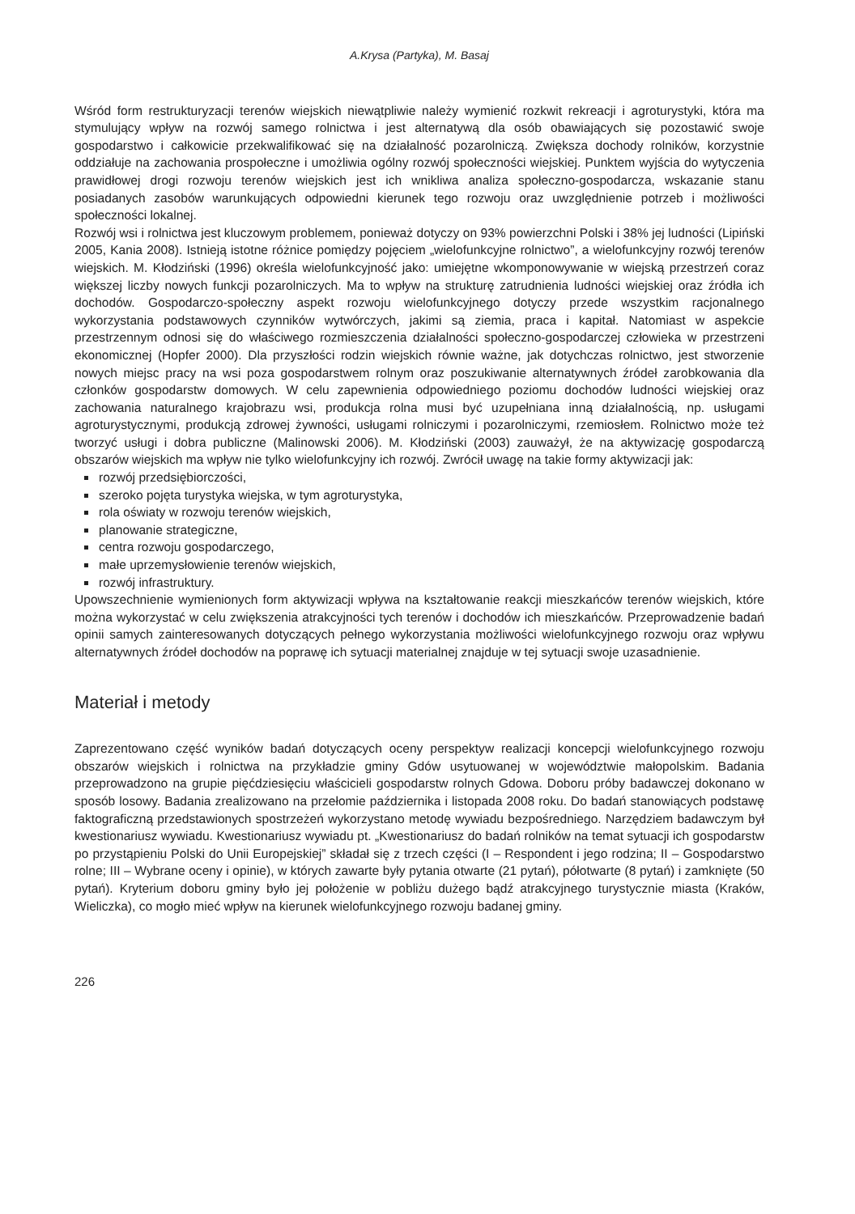A.Krysa (Partyka), M. Basaj
Wśród form restrukturyzacji terenów wiejskich niewątpliwie należy wymienić rozkwit rekreacji i agroturystyki, która ma stymulujący wpływ na rozwój samego rolnictwa i jest alternatywą dla osób obawiających się pozostawić swoje gospodarstwo i całkowicie przekwalifikować się na działalność pozarolniczą. Zwiększa dochody rolników, korzystnie oddziałuje na zachowania prospołeczne i umożliwia ogólny rozwój społeczności wiejskiej. Punktem wyjścia do wytyczenia prawidłowej drogi rozwoju terenów wiejskich jest ich wnikliwa analiza społeczno-gospodarcza, wskazanie stanu posiadanych zasobów warunkujących odpowiedni kierunek tego rozwoju oraz uwzględnienie potrzeb i możliwości społeczności lokalnej.
Rozwój wsi i rolnictwa jest kluczowym problemem, ponieważ dotyczy on 93% powierzchni Polski i 38% jej ludności (Lipiński 2005, Kania 2008). Istnieją istotne różnice pomiędzy pojęciem „wielofunkcyjne rolnictwo”, a wielofunkcyjny rozwój terenów wiejskich. M. Kłodziński (1996) określa wielofunkcyjność jako: umiejętne wkomponowywanie w wiejską przestrzeń coraz większej liczby nowych funkcji pozarolniczych. Ma to wpływ na strukturę zatrudnienia ludności wiejskiej oraz źródła ich dochodów. Gospodarczo-społeczny aspekt rozwoju wielofunkcyjnego dotyczy przede wszystkim racjonalnego wykorzystania podstawowych czynników wytwórczych, jakimi są ziemia, praca i kapitał. Natomiast w aspekcie przestrzennym odnosi się do właściwego rozmieszczenia działalności społeczno-gospodarczej człowieka w przestrzeni ekonomicznej (Hopfer 2000). Dla przyszłości rodzin wiejskich równie ważne, jak dotychczas rolnictwo, jest stworzenie nowych miejsc pracy na wsi poza gospodarstwem rolnym oraz poszukiwanie alternatywnych źródeł zarobkowania dla członków gospodarstw domowych. W celu zapewnienia odpowiedniego poziomu dochodów ludności wiejskiej oraz zachowania naturalnego krajobrazu wsi, produkcja rolna musi być uzupełniana inną działalnością, np. usługami agroturystycznymi, produkcją zdrowej żywności, usługami rolniczymi i pozarolniczymi, rzemiosłem. Rolnictwo może też tworzyć usługi i dobra publiczne (Malinowski 2006). M. Kłodziński (2003) zauważył, że na aktywizację gospodarczą obszarów wiejskich ma wpływ nie tylko wielofunkcyjny ich rozwój. Zwrócił uwagę na takie formy aktywizacji jak:
rozwój przedsiębiorczości,
szeroko pojęta turystyka wiejska, w tym agroturystyka,
rola oświaty w rozwoju terenów wiejskich,
planowanie strategiczne,
centra rozwoju gospodarczego,
małe uprzemysłowienie terenów wiejskich,
rozwój infrastruktury.
Upowszechnienie wymienionych form aktywizacji wpływa na kształtowanie reakcji mieszkańców terenów wiejskich, które można wykorzystać w celu zwiększenia atrakcyjności tych terenów i dochodów ich mieszkańców. Przeprowadzenie badań opinii samych zainteresowanych dotyczących pełnego wykorzystania możliwości wielofunkcyjnego rozwoju oraz wpływu alternatywnych źródeł dochodów na poprawę ich sytuacji materialnej znajduje w tej sytuacji swoje uzasadnienie.
Materiał i metody
Zaprezentowano część wyników badań dotyczących oceny perspektyw realizacji koncepcji wielofunkcyjnego rozwoju obszarów wiejskich i rolnictwa na przykładzie gminy Gdów usytuowanej w województwie małopolskim. Badania przeprowadzono na grupie pięćdziesięciu właścicieli gospodarstw rolnych Gdowa. Doboru próby badawczej dokonano w sposób losowy. Badania zrealizowano na przełomie października i listopada 2008 roku. Do badań stanowiących podstawę faktograficzną przedstawionych spostrzeżeń wykorzystano metodę wywiadu bezpośredniego. Narzędziem badawczym był kwestionariusz wywiadu. Kwestionariusz wywiadu pt. „Kwestionariusz do badań rolników na temat sytuacji ich gospodarstw po przystąpieniu Polski do Unii Europejskiej” składał się z trzech części (I – Respondent i jego rodzina; II – Gospodarstwo rolne; III – Wybrane oceny i opinie), w których zawarte były pytania otwarte (21 pytań), półotwarte (8 pytań) i zamknięte (50 pytań). Kryterium doboru gminy było jej położenie w pobliżu dużego bądź atrakcyjnego turystycznie miasta (Kraków, Wieliczka), co mogło mieć wpływ na kierunek wielofunkcyjnego rozwoju badanej gminy.
226